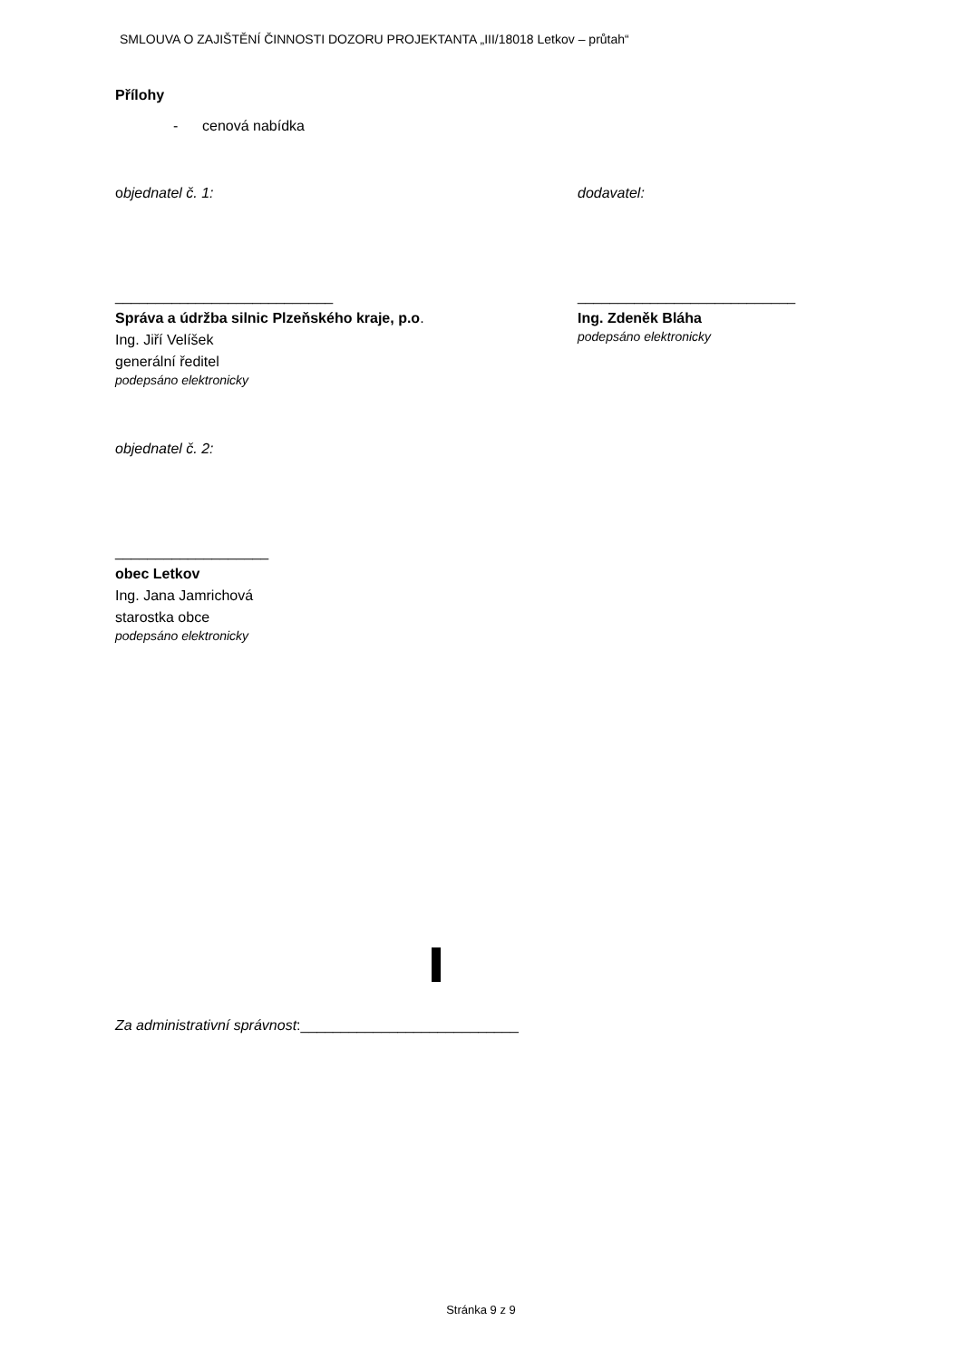SMLOUVA O ZAJIŠTĚNÍ ČINNOSTI DOZORU PROJEKTANTA „III/18018 Letkov – průtah“
Přílohy
- cenová nabídka
objednatel č. 1:
___________________________
Správa a údržba silnic Plzeňského kraje, p.o.
Ing. Jiří Velíšek
generální ředitel
podepsáno elektronicky
dodavatel:
___________________________
Ing. Zdeněk Bláha
podepsáno elektronicky
objednatel č. 2:
___________________
obec Letkov
Ing. Jana Jamrichová
starostka obce
podepsáno elektronicky
Za administrativní správnost:___________________________
Stránka 9 z 9